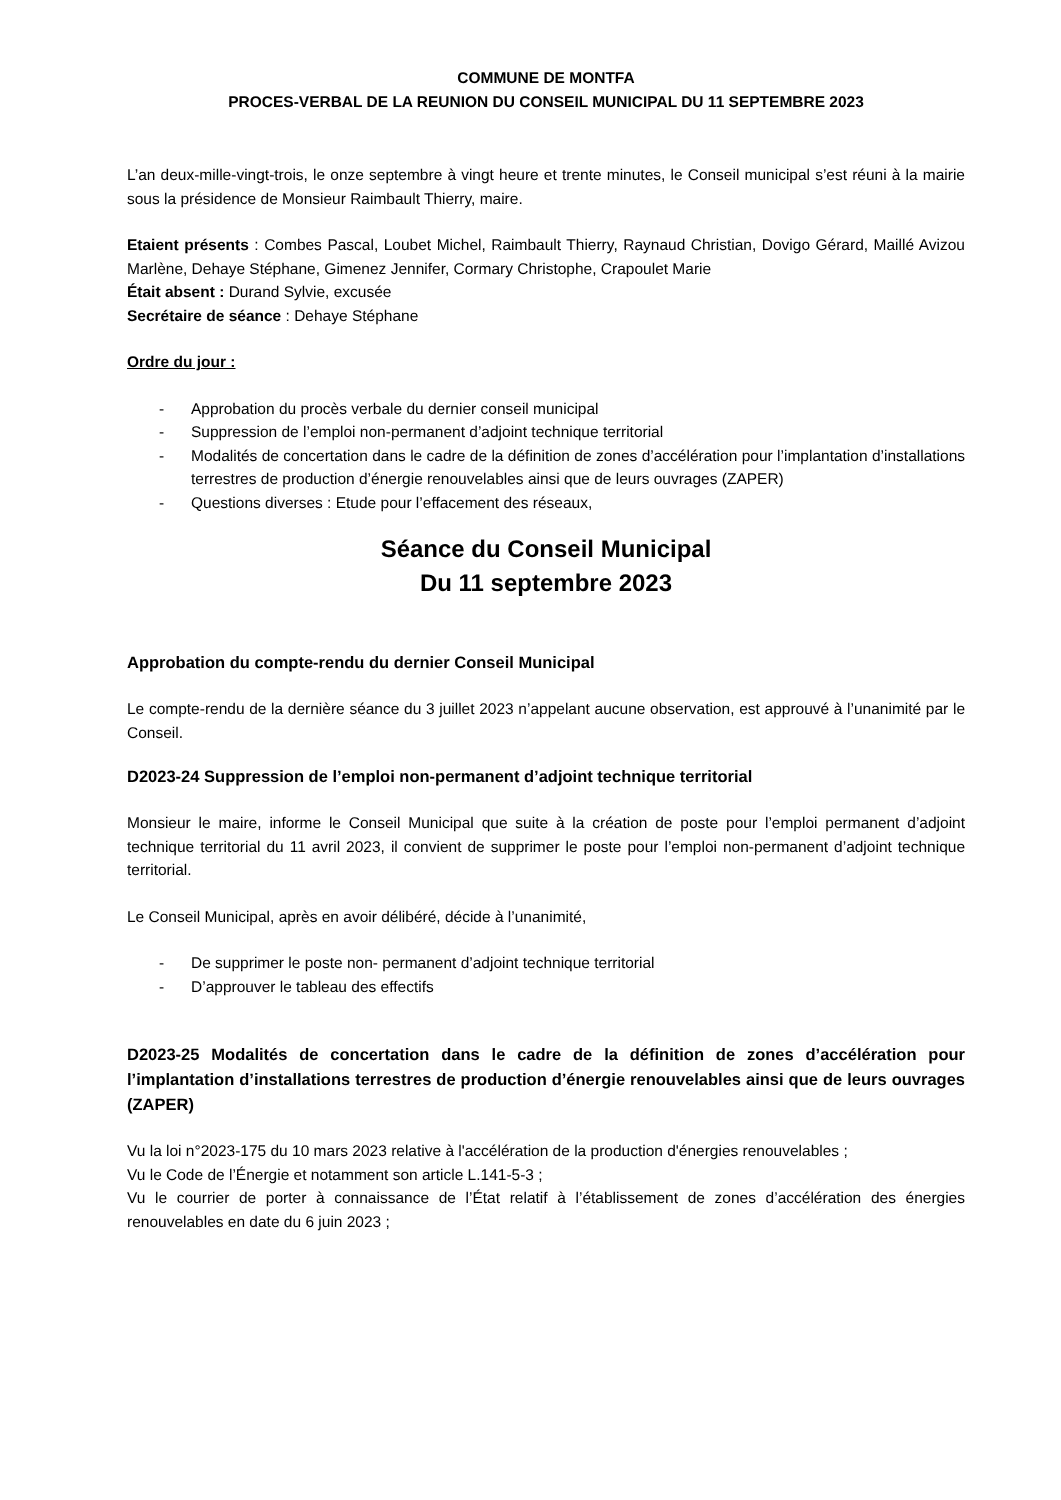COMMUNE DE MONTFA
PROCES-VERBAL DE LA REUNION DU CONSEIL MUNICIPAL DU 11 SEPTEMBRE 2023
L’an deux-mille-vingt-trois, le onze septembre à vingt heure et trente minutes, le Conseil municipal s’est réuni à la mairie sous la présidence de Monsieur Raimbault Thierry, maire.
Etaient présents : Combes Pascal, Loubet Michel, Raimbault Thierry, Raynaud Christian, Dovigo Gérard, Maillé Avizou Marlène, Dehaye Stéphane, Gimenez Jennifer, Cormary Christophe, Crapoulet Marie
Était absent : Durand Sylvie, excusée
Secrétaire de séance : Dehaye Stéphane
Ordre du jour :
- Approbation du procès verbale du dernier conseil municipal
- Suppression de l’emploi non-permanent d’adjoint technique territorial
- Modalités de concertation dans le cadre de la définition de zones d’accélération pour l’implantation d’installations terrestres de production d’énergie renouvelables ainsi que de leurs ouvrages (ZAPER)
- Questions diverses : Etude pour l’effacement des réseaux,
Séance du Conseil Municipal
Du 11 septembre 2023
Approbation du compte-rendu du dernier Conseil Municipal
Le compte-rendu de la dernière séance du 3 juillet 2023 n’appelant aucune observation, est approuvé à l’unanimité par le Conseil.
D2023-24 Suppression de l’emploi non-permanent d’adjoint technique territorial
Monsieur le maire, informe le Conseil Municipal que suite à la création de poste pour l’emploi permanent d’adjoint technique territorial du 11 avril 2023, il convient de supprimer le poste pour l’emploi non-permanent d’adjoint technique territorial.
Le Conseil Municipal, après en avoir délibéré, décide à l’unanimité,
- De supprimer le poste non- permanent d’adjoint technique territorial
- D’approuver le tableau des effectifs
D2023-25 Modalités de concertation dans le cadre de la définition de zones d’accélération pour l’implantation d’installations terrestres de production d’énergie renouvelables ainsi que de leurs ouvrages (ZAPER)
Vu la loi n°2023-175 du 10 mars 2023 relative à l'accélération de la production d'énergies renouvelables ;
Vu le Code de l’Énergie et notamment son article L.141-5-3 ;
Vu le courrier de porter à connaissance de l’État relatif à l’établissement de zones d’accélération des énergies renouvelables en date du 6 juin 2023 ;